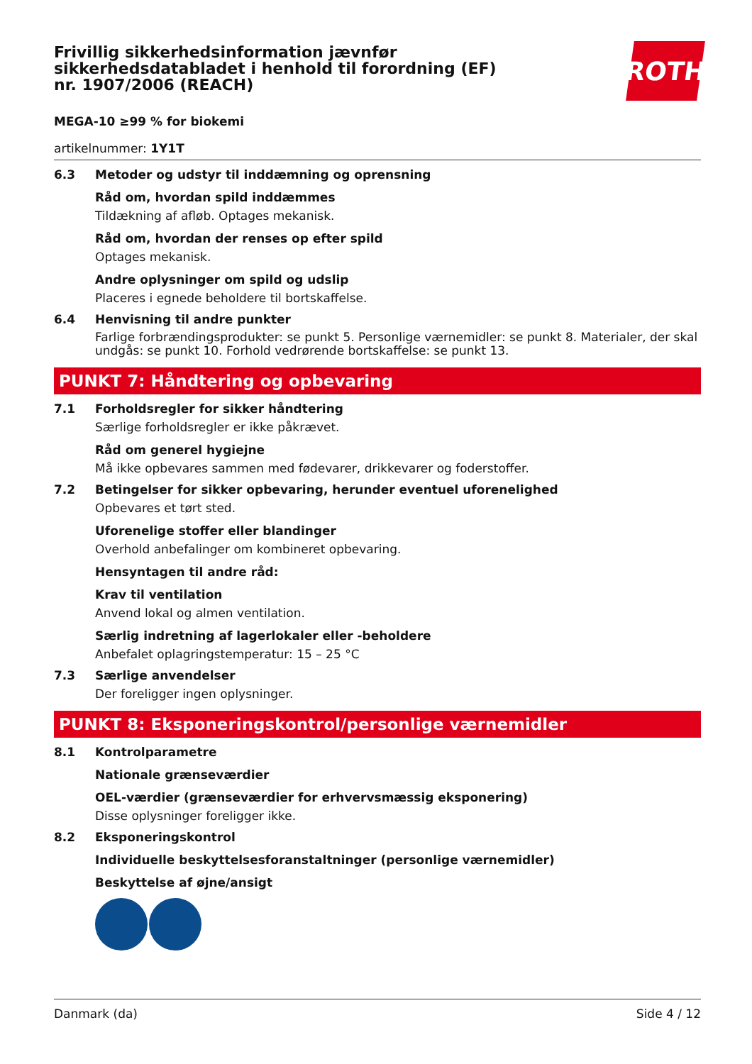ROTH
Frivillig sikkerhedsinformation jævnfør sikkerhedsdatabladet i henhold til forordning (EF) nr. 1907/2006 (REACH)
MEGA-10 ≥99 % for biokemi
artikelnummer: 1Y1T
6.3 Metoder og udstyr til inddæmning og oprensning
Råd om, hvordan spild inddæmmes
Tildækning af afløb. Optages mekanisk.
Råd om, hvordan der renses op efter spild
Optages mekanisk.
Andre oplysninger om spild og udslip
Placeres i egnede beholdere til bortskaffelse.
6.4 Henvisning til andre punkter
Farlige forbrændingsprodukter: se punkt 5. Personlige værnemidler: se punkt 8. Materialer, der skal undgås: se punkt 10. Forhold vedrørende bortskaffelse: se punkt 13.
PUNKT 7: Håndtering og opbevaring
7.1 Forholdsregler for sikker håndtering
Særlige forholdsregler er ikke påkrævet.
Råd om generel hygiejne
Må ikke opbevares sammen med fødevarer, drikkevarer og foderstoffer.
7.2 Betingelser for sikker opbevaring, herunder eventuel uforenelighed
Opbevares et tørt sted.
Uforenelige stoffer eller blandinger
Overhold anbefalinger om kombineret opbevaring.
Hensyntagen til andre råd:
Krav til ventilation
Anvend lokal og almen ventilation.
Særlig indretning af lagerlokaler eller -beholdere
Anbefalet oplagringstemperatur: 15 – 25 °C
7.3 Særlige anvendelser
Der foreligger ingen oplysninger.
PUNKT 8: Eksponeringskontrol/personlige værnemidler
8.1 Kontrolparametre
Nationale grænseværdier
OEL-værdier (grænseværdier for erhvervsmæssig eksponering)
Disse oplysninger foreligger ikke.
8.2 Eksponeringskontrol
Individuelle beskyttelsesforanstaltninger (personlige værnemidler)
Beskyttelse af øjne/ansigt
Danmark (da) Side 4 / 12